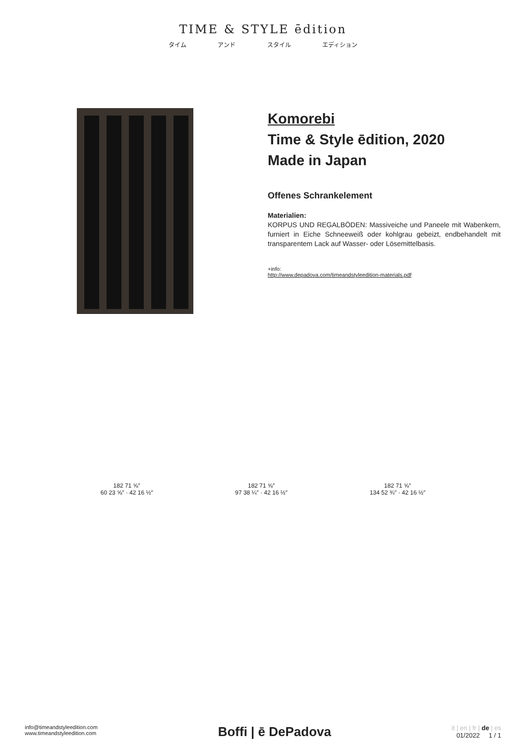TIME & STYLE ēdition
タイム アンド スタイル エディション
Komorebi
Time & Style ēdition, 2020
Made in Japan
Offenes Schrankelement
Materialien:
KORPUS UND REGALBÖDEN: Massiveiche und Paneele mit Wabenkern, furniert in Eiche Schneeweiß oder kohlgrau gebeizt, endbehandelt mit transparentem Lack auf Wasser- oder Lösemittelbasis.
+info:
http://www.depadova.com/timeandstyleedition-materials.pdf
182 71 ⅝″
60 23 ⅝″ · 42 16 ½″
182 71 ⅝″
97 38 ¼″ · 42 16 ½″
182 71 ⅝″
134 52 ¾″ · 42 16 ½″
info@timeandstyleedition.com
www.timeandstyleedition.com
Boffi | ē DePadova
it | en | fr | de | es
01/2022 1 / 1